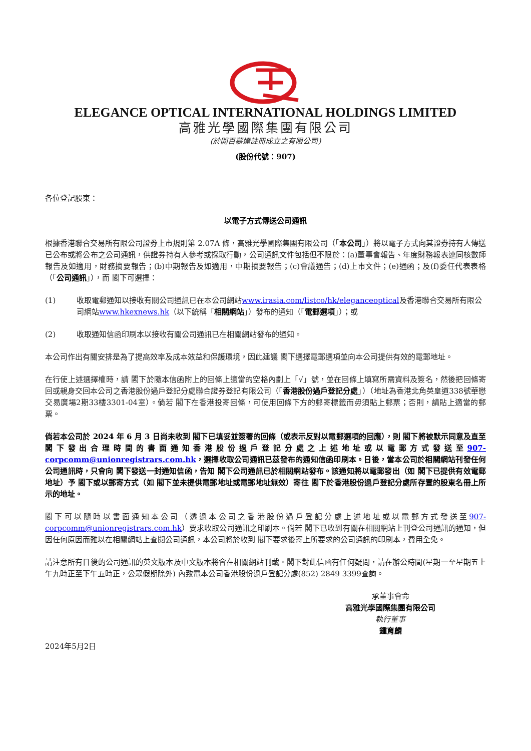ELEGANCE OPTICAL INTERNATIONAL HOLDINGS LIMITED
高雅光學國際集團有限公司
(於開百慕達註冊成立之有限公司)
(股份代號：907)
各位登記股東：
以電子方式傳送公司通訊
根據香港聯合交易所有限公司證券上市規則第 2.07A 條，高雅光學國際集團有限公司（「本公司」）將以電子方式向其證券持有人傳送已公布或將公布之公司通訊，供證券持有人參考或採取行動，公司通訊文件包括但不限於：(a)董事會報告、年度財務報表連同核數師報告及如適用，財務摘要報告；(b)中期報告及如適用，中期摘要報告；(c)會議通告；(d)上市文件；(e)通函；及(f)委任代表表格（「公司通訊」），而 閣下可選擇：
(1) 收取電郵通知以接收有關公司通訊已在本公司網站www.irasia.com/listco/hk/eleganceoptical及香港聯合交易所有限公司網站www.hkexnews.hk（以下統稱「相關網站」）發布的通知（「電郵選項」）；或
(2) 收取通知信函印刷本以接收有關公司通訊已在相關網站發布的通知。
本公司作出有關安排是為了提高效率及成本效益和保護環境，因此建議 閣下選擇電郵選項並向本公司提供有效的電郵地址。
在行使上述選擇權時，請 閣下於隨本信函附上的回條上適當的空格內劃上「√」號，並在回條上填寫所需資料及簽名，然後把回條寄回或親身交回本公司之香港股份過戶登記分處聯合證券登記有限公司（「香港股份過戶登記分處」）（地址為香港北角英皇道338號華懋交易廣場2期33樓3301-04室）。倘若 閣下在香港投寄回條，可使用回條下方的郵寄標籤而毋須貼上郵票；否則，請貼上適當的郵票。
倘若本公司於 2024 年 6 月 3 日尚未收到 閣下已填妥並簽署的回條（或表示反對以電郵選項的回應），則 閣下將被默示同意及直至 閣下發出合理時間的書面通知香港股份過戶登記分處之上述地址或以電郵方式發送至907-corpcomm@unionregistrars.com.hk，選擇收取公司通訊已茲發布的通知信函印刷本。日後，當本公司於相關網站刊發任何公司通訊時，只會向 閣下發送一封通知信函，告知 閣下公司通訊已於相關網站發布。該通知將以電郵發出（如 閣下已提供有效電郵地址）予 閣下或以郵寄方式（如 閣下並未提供電郵地址或電郵地址無效）寄往 閣下於香港股份過戶登記分處所存置的股東名冊上所示的地址。
閣下可以隨時以書面通知本公司（透過本公司之香港股份過戶登記分處上述地址或以電郵方式發送至907-corpcomm@unionregistrars.com.hk）要求收取公司通訊之印刷本。倘若 閣下已收到有關在相關網站上刊登公司通訊的通知，但因任何原因而難以在相關網站上查閱公司通訊，本公司將於收到 閣下要求後寄上所要求的公司通訊的印刷本，費用全免。
請注意所有日後的公司通訊的英文版本及中文版本將會在相關網站刊載。閣下對此信函有任何疑問，請在辦公時間(星期一至星期五上午九時正至下午五時正，公眾假期除外) 內致電本公司香港股份過戶登記分處(852) 2849 3399查詢。
承董事會命
高雅光學國際集團有限公司
執行董事
鍾育麟
2024年5月2日